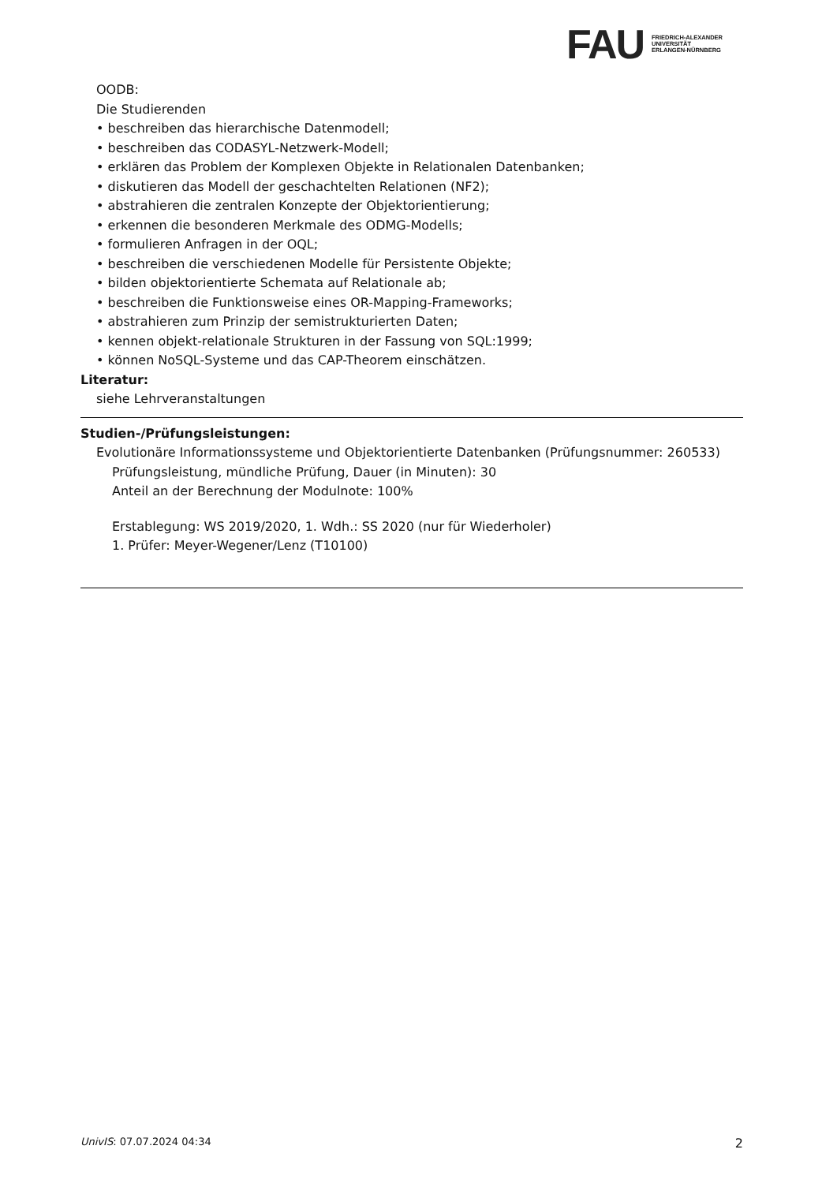FAU
FRIEDRICH-ALEXANDER
UNIVERSITÄT
ERLANGEN-NÜRNBERG
OODB:
Die Studierenden
• beschreiben das hierarchische Datenmodell;
• beschreiben das CODASYL-Netzwerk-Modell;
• erklären das Problem der Komplexen Objekte in Relationalen Datenbanken;
• diskutieren das Modell der geschachtelten Relationen (NF2);
• abstrahieren die zentralen Konzepte der Objektorientierung;
• erkennen die besonderen Merkmale des ODMG-Modells;
• formulieren Anfragen in der OQL;
• beschreiben die verschiedenen Modelle für Persistente Objekte;
• bilden objektorientierte Schemata auf Relationale ab;
• beschreiben die Funktionsweise eines OR-Mapping-Frameworks;
• abstrahieren zum Prinzip der semistrukturierten Daten;
• kennen objekt-relationale Strukturen in der Fassung von SQL:1999;
• können NoSQL-Systeme und das CAP-Theorem einschätzen.
Literatur:
siehe Lehrveranstaltungen
Studien-/Prüfungsleistungen:
Evolutionäre Informationssysteme und Objektorientierte Datenbanken (Prüfungsnummer: 260533)
Prüfungsleistung, mündliche Prüfung, Dauer (in Minuten): 30
Anteil an der Berechnung der Modulnote: 100%
Erstablegung: WS 2019/2020, 1. Wdh.: SS 2020 (nur für Wiederholer)
1. Prüfer: Meyer-Wegener/Lenz (T10100)
UnivIS: 07.07.2024 04:34 2